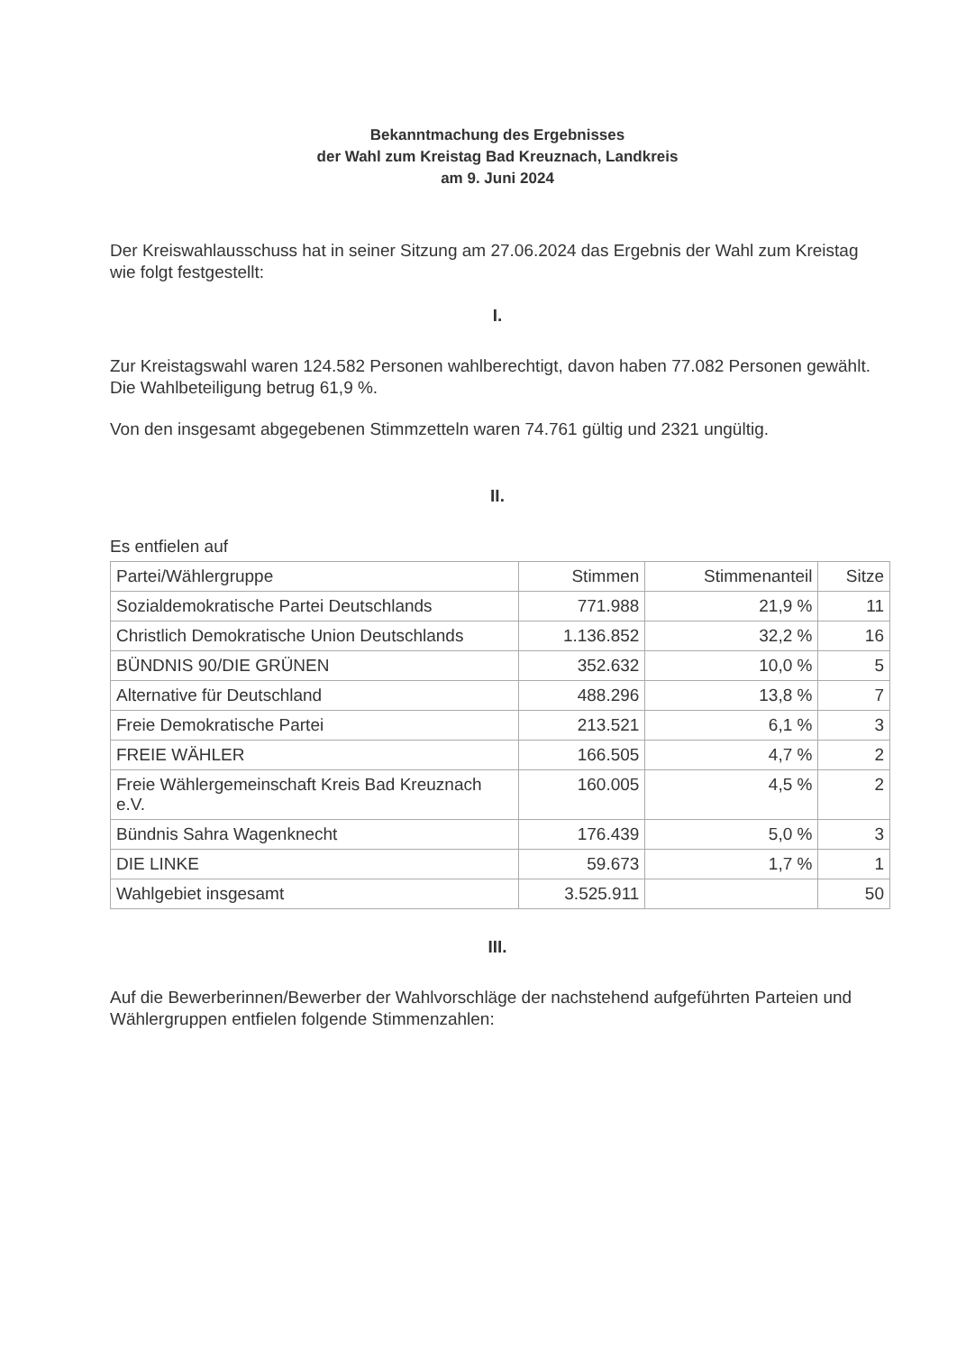Bekanntmachung des Ergebnisses
der Wahl zum Kreistag Bad Kreuznach, Landkreis
am 9. Juni 2024
Der Kreiswahlausschuss hat in seiner Sitzung am 27.06.2024 das Ergebnis der Wahl zum Kreistag wie folgt festgestellt:
I.
Zur Kreistagswahl waren 124.582 Personen wahlberechtigt, davon haben 77.082 Personen gewählt. Die Wahlbeteiligung betrug 61,9 %.
Von den insgesamt abgegebenen Stimmzetteln waren 74.761 gültig und 2321 ungültig.
II.
Es entfielen auf
| Partei/Wählergruppe | Stimmen | Stimmenanteil | Sitze |
| --- | --- | --- | --- |
| Sozialdemokratische Partei Deutschlands | 771.988 | 21,9 % | 11 |
| Christlich Demokratische Union Deutschlands | 1.136.852 | 32,2 % | 16 |
| BÜNDNIS 90/DIE GRÜNEN | 352.632 | 10,0 % | 5 |
| Alternative für Deutschland | 488.296 | 13,8 % | 7 |
| Freie Demokratische Partei | 213.521 | 6,1 % | 3 |
| FREIE WÄHLER | 166.505 | 4,7 % | 2 |
| Freie Wählergemeinschaft Kreis Bad Kreuznach e.V. | 160.005 | 4,5 % | 2 |
| Bündnis Sahra Wagenknecht | 176.439 | 5,0 % | 3 |
| DIE LINKE | 59.673 | 1,7 % | 1 |
| Wahlgebiet insgesamt | 3.525.911 | | 50 |
III.
Auf die Bewerberinnen/Bewerber der Wahlvorschläge der nachstehend aufgeführten Parteien und Wählergruppen entfielen folgende Stimmenzahlen: